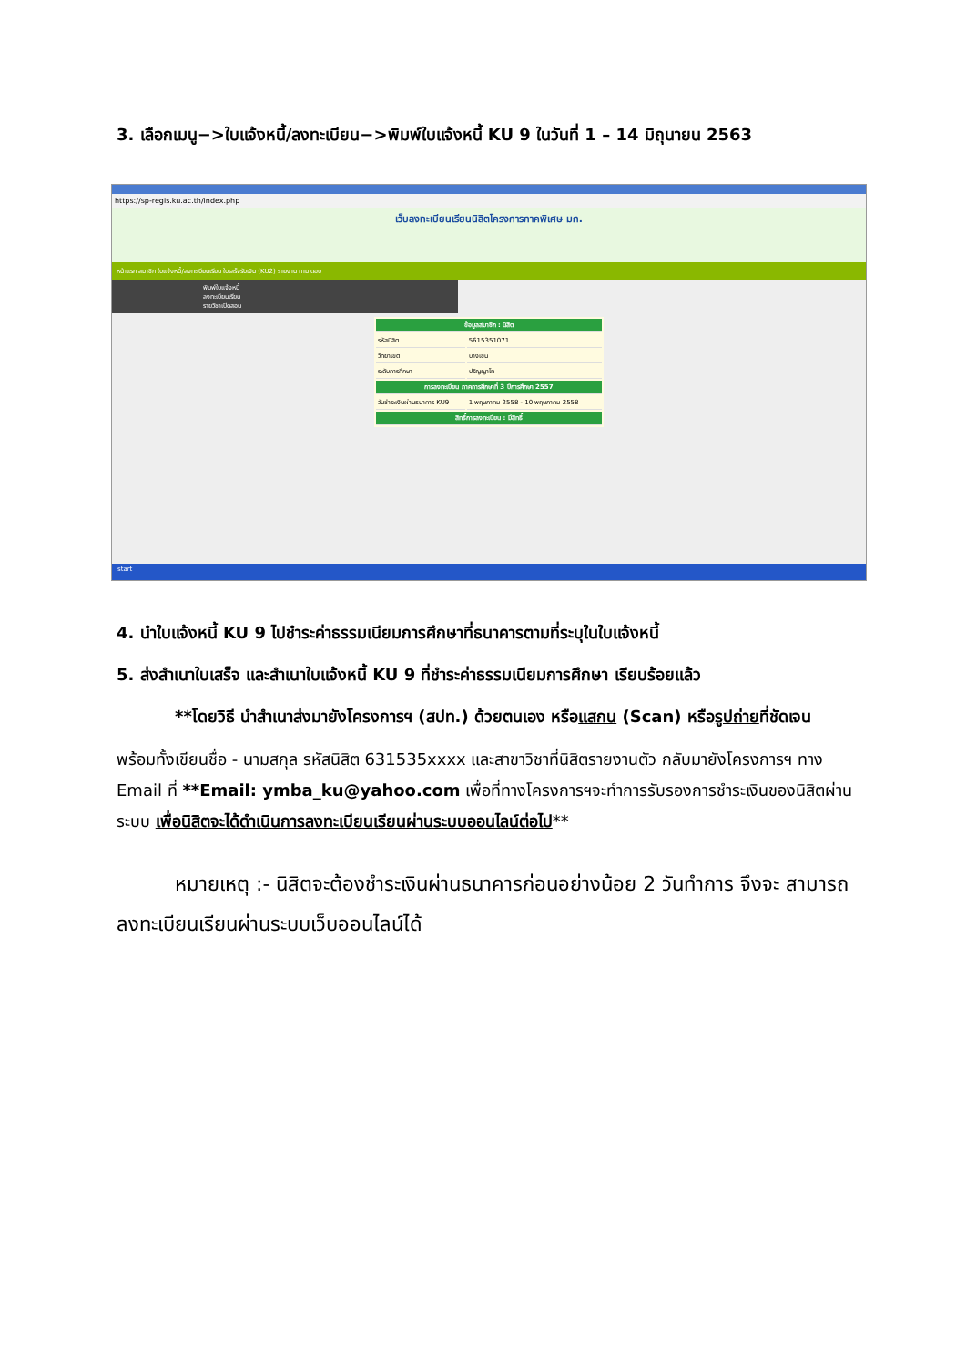3. เลือกเมนู−>ใบแจ้งหนี้/ลงทะเบียน−>พิมพ์ใบแจ้งหนี้ KU 9 ในวันที่ 1 – 14 มิถุนายน 2563
https://sp-regis.ku.ac.th/index.php
เว็บลงทะเบียนเรียนนิสิตโครงการภาคพิเศษ มก.
หน้าแรก สมาชิก ใบแจ้งหนี้/ลงทะเบียนเรียน ใบเสร็จรับเงิน (KU2) รายงาน ถาม ตอบ
พิมพ์ใบแจ้งหนี้
ลงทะเบียนเรียน
รายวิชาเปิดสอน
| ข้อมูลสมาชิก : นิสิต | |
| รหัสนิสิต | 5615351071 |
| วิทยาเขต | บางเขน |
| ระดับการศึกษา | ปริญญาโท |
| การลงทะเบียน ภาคการศึกษาที่ 3 ปีการศึกษา 2557 | |
| วันชำระเงินผ่านธนาคาร KU9 | 1 พฤษภาคม 2558 - 10 พฤษภาคม 2558 |
| สิทธิ์การลงทะเบียน : มีสิทธิ์ | |
start
4. นำใบแจ้งหนี้ KU 9 ไปชำระค่าธรรมเนียมการศึกษาที่ธนาคารตามที่ระบุในใบแจ้งหนี้
5. ส่งสำเนาใบเสร็จ และสำเนาใบแจ้งหนี้ KU 9 ที่ชำระค่าธรรมเนียมการศึกษา เรียบร้อยแล้ว
**โดยวิธี นำสำเนาส่งมายังโครงการฯ (สปท.) ด้วยตนเอง หรือแสกน (Scan) หรือรูปถ่ายที่ชัดเจน
พร้อมทั้งเขียนชื่อ - นามสกุล รหัสนิสิต 631535xxxx และสาขาวิชาที่นิสิตรายงานตัว กลับมายังโครงการฯ ทาง Email ที่ **Email: ymba_ku@yahoo.com เพื่อที่ทางโครงการฯจะทำการรับรองการชำระเงินของนิสิตผ่านระบบ เพื่อนิสิตจะได้ดำเนินการลงทะเบียนเรียนผ่านระบบออนไลน์ต่อไป**
หมายเหตุ :- นิสิตจะต้องชำระเงินผ่านธนาคารก่อนอย่างน้อย 2 วันทำการ จึงจะ สามารถลงทะเบียนเรียนผ่านระบบเว็บออนไลน์ได้